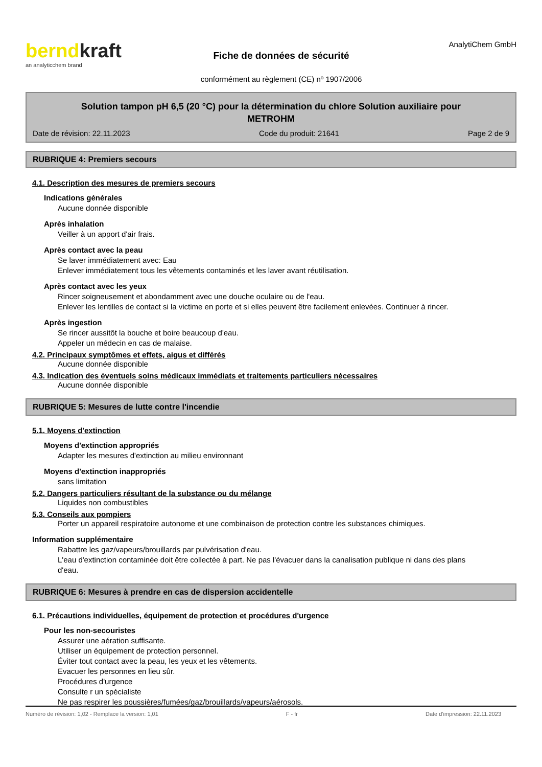berndkraft
an analyticchem brand
Fiche de données de sécurité
conformément au règlement (CE) nº 1907/2006
AnalytiChem GmbH
Solution tampon pH 6,5 (20 °C) pour la détermination du chlore Solution auxiliaire pour METROHM
Date de révision: 22.11.2023 Code du produit: 21641 Page 2 de 9
RUBRIQUE 4: Premiers secours
4.1. Description des mesures de premiers secours
Indications générales
Aucune donnée disponible
Après inhalation
Veiller à un apport d'air frais.
Après contact avec la peau
Se laver immédiatement avec: Eau
Enlever immédiatement tous les vêtements contaminés et les laver avant réutilisation.
Après contact avec les yeux
Rincer soigneusement et abondamment avec une douche oculaire ou de l'eau.
Enlever les lentilles de contact si la victime en porte et si elles peuvent être facilement enlevées. Continuer à rincer.
Après ingestion
Se rincer aussitôt la bouche et boire beaucoup d'eau.
Appeler un médecin en cas de malaise.
4.2. Principaux symptômes et effets, aigus et différés
Aucune donnée disponible
4.3. Indication des éventuels soins médicaux immédiats et traitements particuliers nécessaires
Aucune donnée disponible
RUBRIQUE 5: Mesures de lutte contre l'incendie
5.1. Moyens d'extinction
Moyens d'extinction appropriés
Adapter les mesures d'extinction au milieu environnant
Moyens d'extinction inappropriés
sans limitation
5.2. Dangers particuliers résultant de la substance ou du mélange
Liquides non combustibles
5.3. Conseils aux pompiers
Porter un appareil respiratoire autonome et une combinaison de protection contre les substances chimiques.
Information supplémentaire
Rabattre les gaz/vapeurs/brouillards par pulvérisation d'eau.
L'eau d'extinction contaminée doit être collectée à part. Ne pas l'évacuer dans la canalisation publique ni dans des plans d'eau.
RUBRIQUE 6: Mesures à prendre en cas de dispersion accidentelle
6.1. Précautions individuelles, équipement de protection et procédures d'urgence
Pour les non-secouristes
Assurer une aération suffisante.
Utiliser un équipement de protection personnel.
Éviter tout contact avec la peau, les yeux et les vêtements.
Evacuer les personnes en lieu sûr.
Procédures d'urgence
Consulte r un spécialiste
Ne pas respirer les poussières/fumées/gaz/brouillards/vapeurs/aérosols.
Numéro de révision: 1,02 - Remplace la version: 1,01 F - fr Date d'impression: 22.11.2023